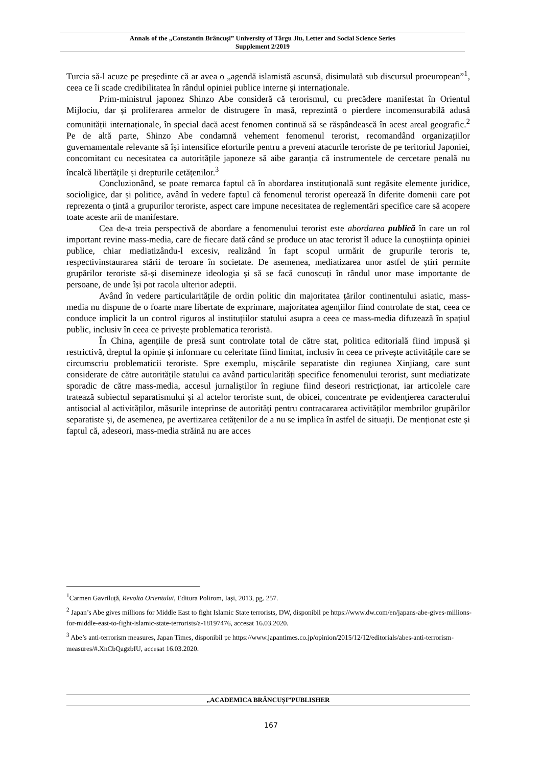Annals of the „Constantin Brâncuşi” University of Târgu Jiu, Letter and Social Science Series
Supplement 2/2019
Turcia să-l acuze pe președinte că ar avea o „agendă islamistă ascunsă, disimulată sub discursul proeuropean”<sup>1</sup>, ceea ce îi scade credibilitatea în rândul opiniei publice interne și internaționale.
Prim-ministrul japonez Shinzo Abe consideră că terorismul, cu precădere manifestat în Orientul Mijlociu, dar și proliferarea armelor de distrugere în masă, reprezintă o pierdere incomensurabilă adusă comunității internaționale, în special dacă acest fenomen continuă să se răspândească în acest areal geografic.<sup>2</sup> Pe de altă parte, Shinzo Abe condamnă vehement fenomenul terorist, recomandând organizațiilor guvernamentale relevante să își intensifice eforturile pentru a preveni atacurile teroriste de pe teritoriul Japoniei, concomitant cu necesitatea ca autoritățile japoneze să aibe garanția că instrumentele de cercetare penală nu încalcă libertățile și drepturile cetățenilor.<sup>3</sup>
Concluzionând, se poate remarca faptul că în abordarea instituțională sunt regăsite elemente juridice, socioligice, dar și politice, având în vedere faptul că fenomenul terorist operează în diferite domenii care pot reprezenta o țintă a grupurilor teroriste, aspect care impune necesitatea de reglementări specifice care să acopere toate aceste arii de manifestare.
Cea de-a treia perspectivă de abordare a fenomenului terorist este abordarea publică în care un rol important revine mass-media, care de fiecare dată când se produce un atac terorist îl aduce la cunoștiința opiniei publice, chiar mediatizându-l excesiv, realizând în fapt scopul urmărit de grupurile teroris te, respectivinstaurarea stării de teroare în societate. De asemenea, mediatizarea unor astfel de știri permite grupărilor teroriste să-și disemineze ideologia și să se facă cunoscuți în rândul unor mase importante de persoane, de unde își pot racola ulterior adeptii.
Având în vedere particularitățile de ordin politic din majoritatea țărilor continentului asiatic, mass-media nu dispune de o foarte mare libertate de exprimare, majoritatea agențiilor fiind controlate de stat, ceea ce conduce implicit la un control riguros al instituțiilor statului asupra a ceea ce mass-media difuzează în spațiul public, inclusiv în ceea ce privește problematica teroristă.
În China, agențiile de presă sunt controlate total de către stat, politica editorială fiind impusă și restrictivă, dreptul la opinie și informare cu celeritate fiind limitat, inclusiv în ceea ce privește activitățile care se circumscriu problematicii teroriste. Spre exemplu, mișcările separatiste din regiunea Xinjiang, care sunt considerate de către autoritățile statului ca având particularități specifice fenomenului terorist, sunt mediatizate sporadic de către mass-media, accesul jurnaliștilor în regiune fiind deseori restricționat, iar articolele care tratează subiectul separatismului și al actelor teroriste sunt, de obicei, concentrate pe evidențierea caracterului antisocial al activităților, măsurile inteprinse de autorități pentru contracararea activităților membrilor grupărilor separatiste și, de asemenea, pe avertizarea cetățenilor de a nu se implica în astfel de situații. De menționat este și faptul că, adeseori, mass-media străină nu are acces
<sup>1</sup> Carmen Gavriluță, Revolta Orientului, Editura Polirom, Iași, 2013, pg. 257.
<sup>2</sup> Japan’s Abe gives millions for Middle East to fight Islamic State terrorists, DW, disponibil pe https://www.dw.com/en/japans-abe-gives-millions-for-middle-east-to-fight-islamic-state-terrorists/a-18197476, accesat 16.03.2020.
<sup>3</sup> Abe’s anti-terrorism measures, Japan Times, disponibil pe https://www.japantimes.co.jp/opinion/2015/12/12/editorials/abes-anti-terrorism-measures/#.XnCbQagzbIU, accesat 16.03.2020.
„ACADEMICA BRÂNCUȘI”PUBLISHER
167